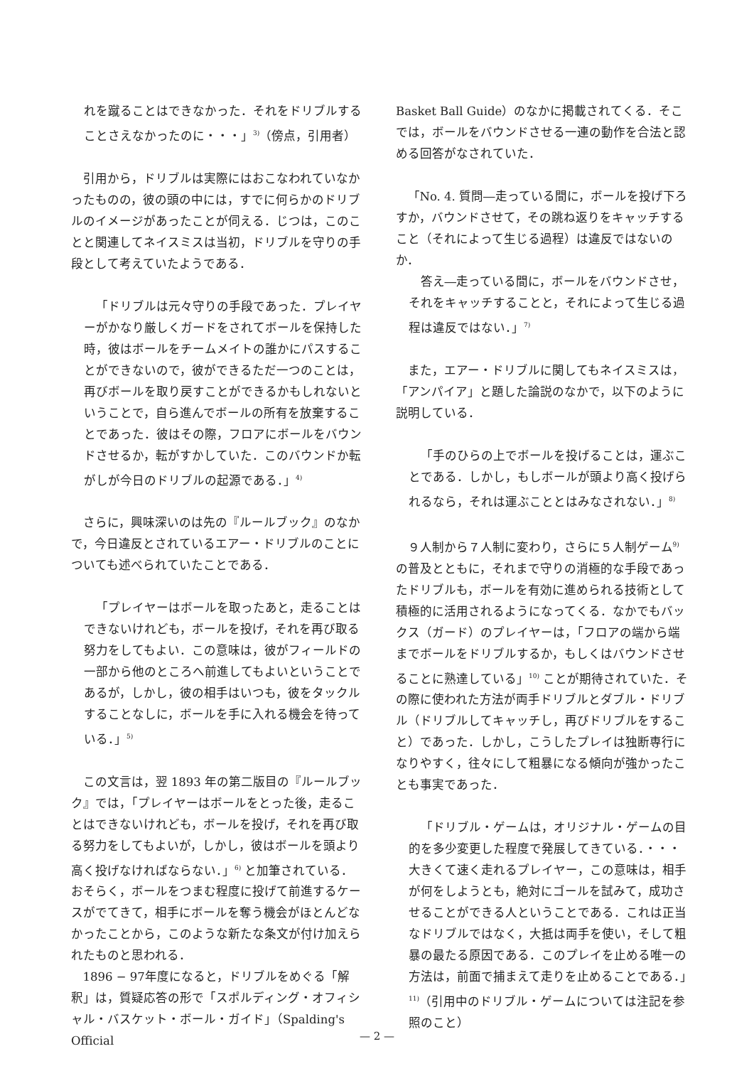れを蹴ることはできなかった．それをドリブルすることさえなかったのに・・・」<sup>3)</sup>（傍点，引用者）
引用から，ドリブルは実際にはおこなわれていなかったものの，彼の頭の中には，すでに何らかのドリブルのイメージがあったことが伺える．じつは，このことと関連してネイスミスは当初，ドリブルを守りの手段として考えていたようである．
「ドリブルは元々守りの手段であった．プレイヤーがかなり厳しくガードをされてボールを保持した時，彼はボールをチームメイトの誰かにパスすることができないので，彼ができるただ一つのことは，再びボールを取り戻すことができるかもしれないということで，自ら進んでボールの所有を放棄することであった．彼はその際，フロアにボールをバウンドさせるか，転がすかしていた．このバウンドか転がしが今日のドリブルの起源である．」<sup>4)</sup>
さらに，興味深いのは先の『ルールブック』のなかで，今日違反とされているエアー・ドリブルのことについても述べられていたことである．
「プレイヤーはボールを取ったあと，走ることはできないけれども，ボールを投げ，それを再び取る努力をしてもよい．この意味は，彼がフィールドの一部から他のところへ前進してもよいということであるが，しかし，彼の相手はいつも，彼をタックルすることなしに，ボールを手に入れる機会を待っている．」<sup>5)</sup>
この文言は，翌 1893 年の第二版目の『ルールブック』では，「プレイヤーはボールをとった後，走ることはできないけれども，ボールを投げ，それを再び取る努力をしてもよいが，しかし，彼はボールを頭より高く投げなければならない．」<sup>6)</sup> と加筆されている．おそらく，ボールをつまむ程度に投げて前進するケースがでてきて，相手にボールを奪う機会がほとんどなかったことから，このような新たな条文が付け加えられたものと思われる．
1896 − 97年度になると，ドリブルをめぐる「解釈」は，質疑応答の形で「スポルディング・オフィシャル・バスケット・ボール・ガイド」（Spalding's Official
Basket Ball Guide）のなかに掲載されてくる．そこでは，ボールをバウンドさせる一連の動作を合法と認める回答がなされていた．
「No. 4. 質問―走っている間に，ボールを投げ下ろすか，バウンドさせて，その跳ね返りをキャッチすること（それによって生じる過程）は違反ではないのか．
答え―走っている間に，ボールをバウンドさせ，それをキャッチすることと，それによって生じる過程は違反ではない．」<sup>7)</sup>
また，エアー・ドリブルに関してもネイスミスは，「アンパイア」と題した論説のなかで，以下のように説明している．
「手のひらの上でボールを投げることは，運ぶことである．しかし，もしボールが頭より高く投げられるなら，それは運ぶこととはみなされない．」<sup>8)</sup>
９人制から７人制に変わり，さらに５人制ゲーム<sup>9)</sup>の普及とともに，それまで守りの消極的な手段であったドリブルも，ボールを有効に進められる技術として積極的に活用されるようになってくる．なかでもバックス（ガード）のプレイヤーは，「フロアの端から端までボールをドリブルするか，もしくはバウンドさせることに熟達している」<sup>10)</sup> ことが期待されていた．その際に使われた方法が両手ドリブルとダブル・ドリブル（ドリブルしてキャッチし，再びドリブルをすること）であった．しかし，こうしたプレイは独断専行になりやすく，往々にして粗暴になる傾向が強かったことも事実であった．
「ドリブル・ゲームは，オリジナル・ゲームの目的を多少変更した程度で発展してきている．・・・大きくて速く走れるプレイヤー，この意味は，相手が何をしようとも，絶対にゴールを試みて，成功させることができる人ということである．これは正当なドリブルではなく，大抵は両手を使い，そして粗暴の最たる原因である．このプレイを止める唯一の方法は，前面で捕まえて走りを止めることである．」<sup>11)</sup>（引用中のドリブル・ゲームについては注記を参照のこと）
— 2 —